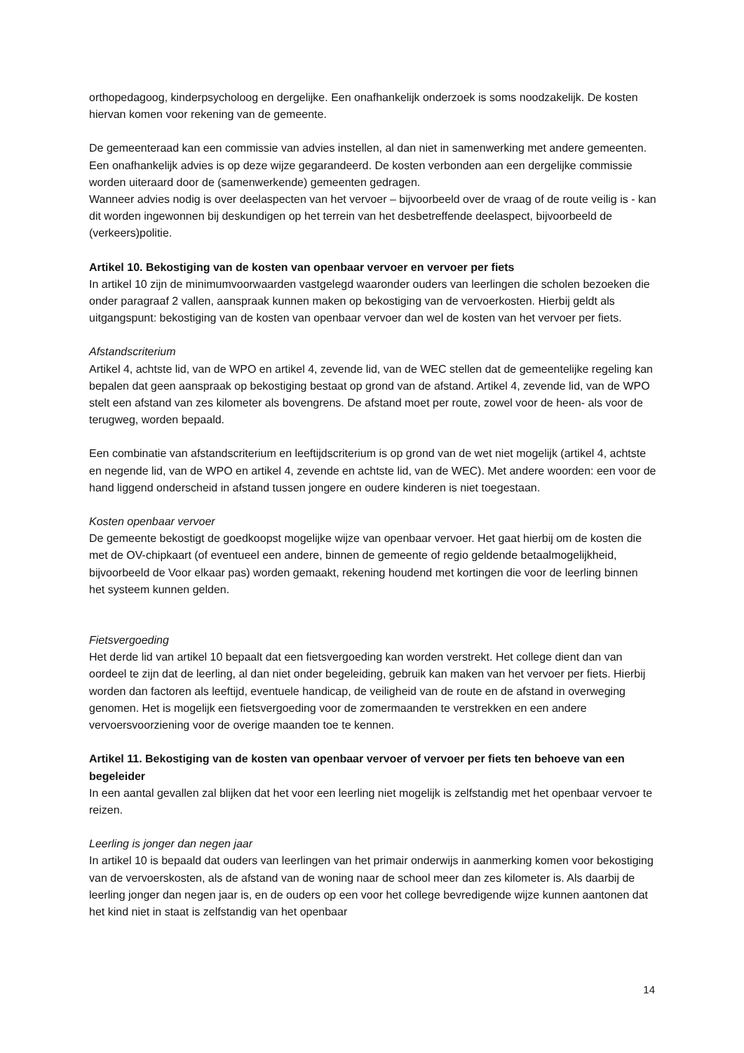orthopedagoog, kinderpsycholoog en dergelijke. Een onafhankelijk onderzoek is soms noodzakelijk. De kosten hiervan komen voor rekening van de gemeente.
De gemeenteraad kan een commissie van advies instellen, al dan niet in samenwerking met andere gemeenten. Een onafhankelijk advies is op deze wijze gegarandeerd. De kosten verbonden aan een dergelijke commissie worden uiteraard door de (samenwerkende) gemeenten gedragen.
Wanneer advies nodig is over deelaspecten van het vervoer – bijvoorbeeld over de vraag of de route veilig is - kan dit worden ingewonnen bij deskundigen op het terrein van het desbetreffende deelaspect, bijvoorbeeld de (verkeers)politie.
Artikel 10. Bekostiging van de kosten van openbaar vervoer en vervoer per fiets
In artikel 10 zijn de minimumvoorwaarden vastgelegd waaronder ouders van leerlingen die scholen bezoeken die onder paragraaf 2 vallen, aanspraak kunnen maken op bekostiging van de vervoerkosten. Hierbij geldt als uitgangspunt: bekostiging van de kosten van openbaar vervoer dan wel de kosten van het vervoer per fiets.
Afstandscriterium
Artikel 4, achtste lid, van de WPO en artikel 4, zevende lid, van de WEC stellen dat de gemeentelijke regeling kan bepalen dat geen aanspraak op bekostiging bestaat op grond van de afstand. Artikel 4, zevende lid, van de WPO stelt een afstand van zes kilometer als bovengrens. De afstand moet per route, zowel voor de heen- als voor de terugweg, worden bepaald.
Een combinatie van afstandscriterium en leeftijdscriterium is op grond van de wet niet mogelijk (artikel 4, achtste en negende lid, van de WPO en artikel 4, zevende en achtste lid, van de WEC). Met andere woorden: een voor de hand liggend onderscheid in afstand tussen jongere en oudere kinderen is niet toegestaan.
Kosten openbaar vervoer
De gemeente bekostigt de goedkoopst mogelijke wijze van openbaar vervoer. Het gaat hierbij om de kosten die met de OV-chipkaart (of eventueel een andere, binnen de gemeente of regio geldende betaalmogelijkheid, bijvoorbeeld de Voor elkaar pas) worden gemaakt, rekening houdend met kortingen die voor de leerling binnen het systeem kunnen gelden.
Fietsvergoeding
Het derde lid van artikel 10 bepaalt dat een fietsvergoeding kan worden verstrekt. Het college dient dan van oordeel te zijn dat de leerling, al dan niet onder begeleiding, gebruik kan maken van het vervoer per fiets. Hierbij worden dan factoren als leeftijd, eventuele handicap, de veiligheid van de route en de afstand in overweging genomen. Het is mogelijk een fietsvergoeding voor de zomermaanden te verstrekken en een andere vervoersvoorziening voor de overige maanden toe te kennen.
Artikel 11. Bekostiging van de kosten van openbaar vervoer of vervoer per fiets ten behoeve van een begeleider
In een aantal gevallen zal blijken dat het voor een leerling niet mogelijk is zelfstandig met het openbaar vervoer te reizen.
Leerling is jonger dan negen jaar
In artikel 10 is bepaald dat ouders van leerlingen van het primair onderwijs in aanmerking komen voor bekostiging van de vervoerskosten, als de afstand van de woning naar de school meer dan zes kilometer is. Als daarbij de leerling jonger dan negen jaar is, en de ouders op een voor het college bevredigende wijze kunnen aantonen dat het kind niet in staat is zelfstandig van het openbaar
14